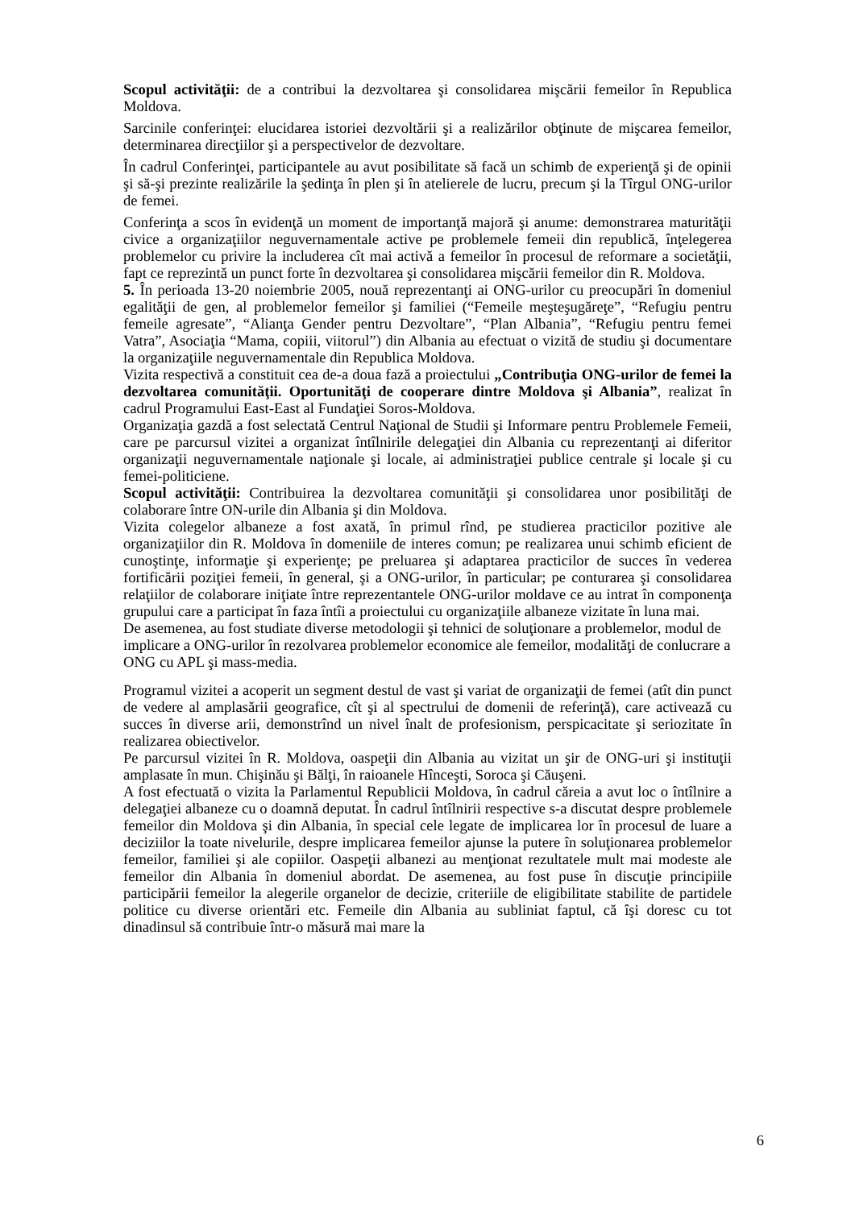Scopul activităţii: de a contribui la dezvoltarea şi consolidarea mişcării femeilor în Republica Moldova.
Sarcinile conferinţei: elucidarea istoriei dezvoltării şi a realizărilor obţinute de mişcarea femeilor, determinarea direcţiilor şi a perspectivelor de dezvoltare.
În cadrul Conferinţei, participantele au avut posibilitate să facă un schimb de experienţă şi de opinii şi să-şi prezinte realizările la şedinţa în plen şi în atelierele de lucru, precum şi la Tîrgul ONG-urilor de femei.
Conferinţa a scos în evidenţă un moment de importanţă majoră şi anume: demonstrarea maturităţii civice a organizaţiilor neguvernamentale active pe problemele femeii din republică, înţelegerea problemelor cu privire la includerea cît mai activă a femeilor în procesul de reformare a societăţii, fapt ce reprezintă un punct forte în dezvoltarea şi consolidarea mişcării femeilor din R. Moldova.
5. În perioada 13-20 noiembrie 2005, nouă reprezentanţi ai ONG-urilor cu preocupări în domeniul egalităţii de gen, al problemelor femeilor şi familiei (“Femeile meşteşugăreţe”, “Refugiu pentru femeile agresate”, “Alianţa Gender pentru Dezvoltare”, “Plan Albania”, “Refugiu pentru femei Vatra”, Asociaţia “Mama, copiii, viitorul”) din Albania au efectuat o vizită de studiu şi documentare la organizaţiile neguvernamentale din Republica Moldova.
Vizita respectivă a constituit cea de-a doua fază a proiectului „Contribuţia ONG-urilor de femei la dezvoltarea comunităţii. Oportunităţi de cooperare dintre Moldova şi Albania”, realizat în cadrul Programului East-East al Fundaţiei Soros-Moldova.
Organizaţia gazdă a fost selectată Centrul Naţional de Studii şi Informare pentru Problemele Femeii, care pe parcursul vizitei a organizat întîlnirile delegaţiei din Albania cu reprezentanţi ai diferitor organizaţii neguvernamentale naţionale şi locale, ai administraţiei publice centrale şi locale şi cu femei-politiciene.
Scopul activităţii: Contribuirea la dezvoltarea comunităţii şi consolidarea unor posibilităţi de colaborare între ON-urile din Albania şi din Moldova.
Vizita colegelor albaneze a fost axată, în primul rînd, pe studierea practicilor pozitive ale organizaţiilor din R. Moldova în domeniile de interes comun; pe realizarea unui schimb eficient de cunoştinţe, informaţie şi experienţe; pe preluarea şi adaptarea practicilor de succes în vederea fortificării poziţiei femeii, în general, şi a ONG-urilor, în particular; pe conturarea şi consolidarea relaţiilor de colaborare iniţiate între reprezentantele ONG-urilor moldave ce au intrat în componenţa grupului care a participat în faza întîi a proiectului cu organizaţiile albaneze vizitate în luna mai.
De asemenea, au fost studiate diverse metodologii şi tehnici de soluţionare a problemelor, modul de implicare a ONG-urilor în rezolvarea problemelor economice ale femeilor, modalităţi de conlucrare a ONG cu APL şi mass-media.
Programul vizitei a acoperit un segment destul de vast şi variat de organizaţii de femei (atît din punct de vedere al amplasării geografice, cît şi al spectrului de domenii de referinţă), care activează cu succes în diverse arii, demonstrînd un nivel înalt de profesionism, perspicacitate şi seriozitate în realizarea obiectivelor.
Pe parcursul vizitei în R. Moldova, oaspeţii din Albania au vizitat un şir de ONG-uri şi instituţii amplasate în mun. Chişinău şi Bălţi, în raioanele Hînceşti, Soroca şi Căuşeni.
A fost efectuată o vizita la Parlamentul Republicii Moldova, în cadrul căreia a avut loc o întîlnire a delegaţiei albaneze cu o doamnă deputat. În cadrul întîlnirii respective s-a discutat despre problemele femeilor din Moldova şi din Albania, în special cele legate de implicarea lor în procesul de luare a deciziilor la toate nivelurile, despre implicarea femeilor ajunse la putere în soluţionarea problemelor femeilor, familiei şi ale copiilor. Oaspeţii albanezi au menţionat rezultatele mult mai modeste ale femeilor din Albania în domeniul abordat. De asemenea, au fost puse în discuţie principiile participării femeilor la alegerile organelor de decizie, criteriile de eligibilitate stabilite de partidele politice cu diverse orientări etc. Femeile din Albania au subliniat faptul, că îşi doresc cu tot dinadinsul să contribuie într-o măsură mai mare la
6